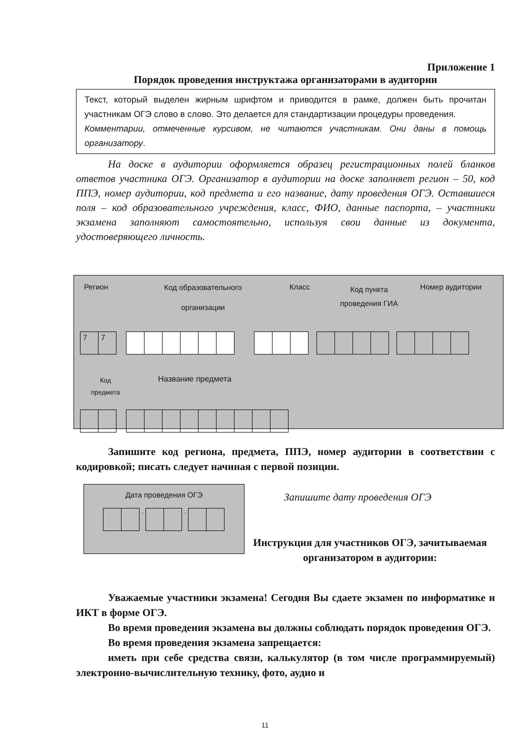Приложение 1
Порядок проведения инструктажа организаторами в аудитории
Текст, который выделен жирным шрифтом и приводится в рамке, должен быть прочитан участникам ОГЭ слово в слово. Это делается для стандартизации процедуры проведения.
Комментарии, отмеченные курсивом, не читаются участникам. Они даны в помощь организатору.
На доске в аудитории оформляется образец регистрационных полей бланков ответов участника ОГЭ. Организатор в аудитории на доске заполняет регион – 50, код ППЭ, номер аудитории, код предмета и его название, дату проведения ОГЭ. Оставшиеся поля – код образовательного учреждения, класс, ФИО, данные паспорта, – участники экзамена заполняют самостоятельно, используя свои данные из документа, удостоверяющего личность.
Регион
Код образовательного
организации
Класс
Код пункта проведения ГИА
Номер аудитории
77
Код
предмета
Название предмета
Запишите код региона, предмета, ППЭ, номер аудитории в соответствии с кодировкой; писать следует начиная с первой позиции.
Дата проведения ОГЭ
· ·
Запишите дату проведения ОГЭ
Инструкция для участников ОГЭ, зачитываемая организатором в аудитории:
Уважаемые участники экзамена! Сегодня Вы сдаете экзамен по информатике и ИКТ в форме ОГЭ.
Во время проведения экзамена вы должны соблюдать порядок проведения ОГЭ.
Во время проведения экзамена запрещается:
иметь при себе средства связи, калькулятор (в том числе программируемый) электронно-вычислительную технику, фото, аудио и
11